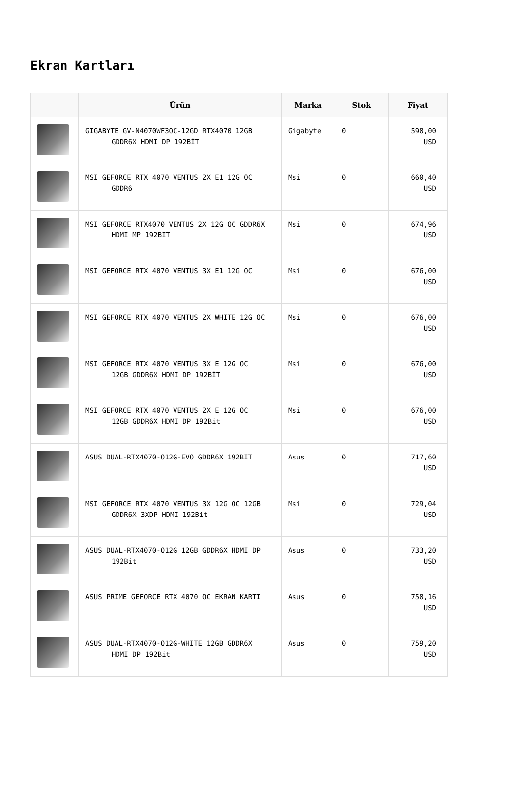Ekran Kartları
| | Ürün | Marka | Stok | Fiyat |
| --- | --- | --- | --- | --- |
| | GIGABYTE GV-N4070WF3OC-12GD RTX4070 12GB GDDR6X HDMI DP 192BİT | Gigabyte | 0 | 598,00 USD |
| | MSI GEFORCE RTX 4070 VENTUS 2X E1 12G OC GDDR6 | Msi | 0 | 660,40 USD |
| | MSI GEFORCE RTX4070 VENTUS 2X 12G OC GDDR6X HDMI MP 192BIT | Msi | 0 | 674,96 USD |
| | MSI GEFORCE RTX 4070 VENTUS 3X E1 12G OC | Msi | 0 | 676,00 USD |
| | MSI GEFORCE RTX 4070 VENTUS 2X WHITE 12G OC | Msi | 0 | 676,00 USD |
| | MSI GEFORCE RTX 4070 VENTUS 3X E 12G OC 12GB GDDR6X HDMI DP 192BİT | Msi | 0 | 676,00 USD |
| | MSI GEFORCE RTX 4070 VENTUS 2X E 12G OC 12GB GDDR6X HDMI DP 192Bit | Msi | 0 | 676,00 USD |
| | ASUS DUAL-RTX4070-O12G-EVO GDDR6X 192BIT | Asus | 0 | 717,60 USD |
| | MSI GEFORCE RTX 4070 VENTUS 3X 12G OC 12GB GDDR6X 3XDP HDMI 192Bit | Msi | 0 | 729,04 USD |
| | ASUS DUAL-RTX4070-O12G 12GB GDDR6X HDMI DP 192Bit | Asus | 0 | 733,20 USD |
| | ASUS PRIME GEFORCE RTX 4070 OC EKRAN KARTI | Asus | 0 | 758,16 USD |
| | ASUS DUAL-RTX4070-O12G-WHITE 12GB GDDR6X HDMI DP 192Bit | Asus | 0 | 759,20 USD |